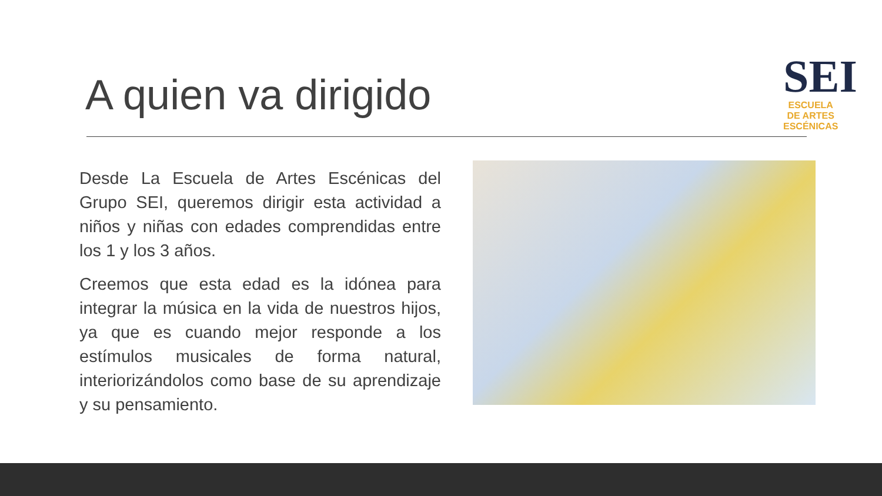A quien va dirigido
SEI
ESCUELA
DE ARTES
ESCÉNICAS
Desde La Escuela de Artes Escénicas del Grupo SEI, queremos dirigir esta actividad a niños y niñas con edades comprendidas entre los 1 y los 3 años.
Creemos que esta edad es la idónea para integrar la música en la vida de nuestros hijos, ya que es cuando mejor responde a los estímulos musicales de forma natural, interiorizándolos como base de su aprendizaje y su pensamiento.